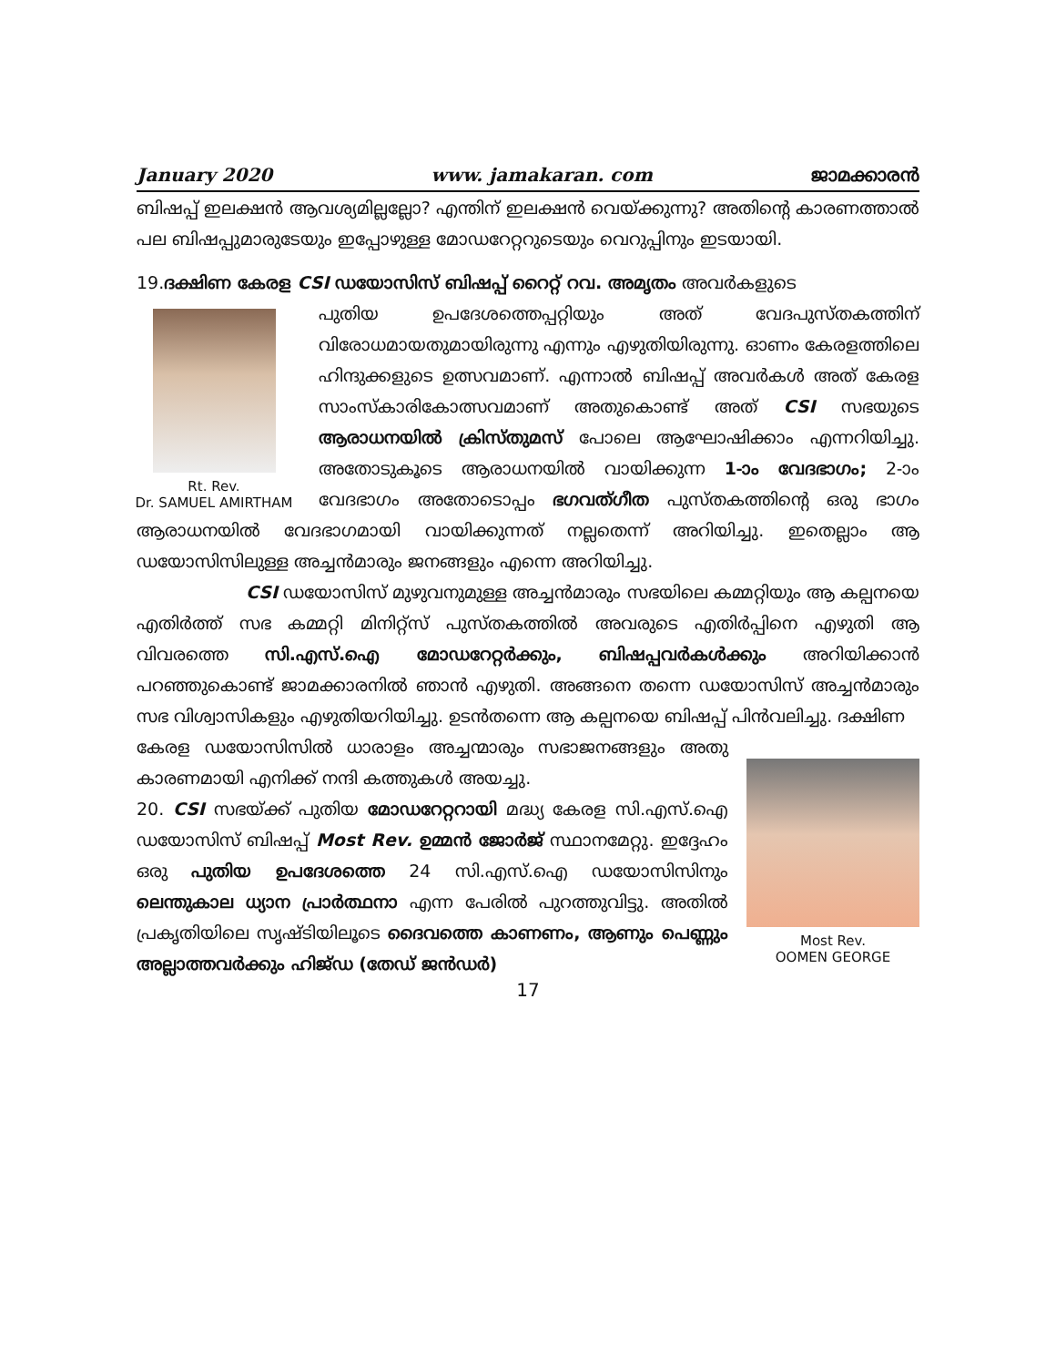January 2020 www. jamakaran. com ജാമക്കാരൻ
ബിഷപ്പ് ഇലക്ഷൻ ആവശ്യമില്ലല്ലോ? എന്തിന് ഇലക്ഷൻ വെയ്ക്കുന്നു? അതിന്റെ കാരണത്താൽ പല ബിഷപ്പുമാരുടേയും ഇപ്പോഴുള്ള മോഡറേറ്ററുടെയും വെറുപ്പിനും ഇടയായി.
19.ദക്ഷിണ കേരള CSI ഡയോസിസ് ബിഷപ്പ് റൈറ്റ് റവ. അമൃതം അവർകളുടെ
Rt. Rev.
Dr. SAMUEL AMIRTHAM
പുതിയ ഉപദേശത്തെപ്പറ്റിയും അത് വേദപുസ്തകത്തിന് വിരോധമായതുമായിരുന്നു എന്നും എഴുതിയിരുന്നു. ഓണം കേരളത്തിലെ ഹിന്ദുക്കളുടെ ഉത്സവമാണ്. എന്നാൽ ബിഷപ്പ് അവർകൾ അത് കേരള സാംസ്കാരികോത്സവമാണ് അതുകൊണ്ട് അത് CSI സഭയുടെ ആരാധനയിൽ ക്രിസ്തുമസ് പോലെ ആഘോഷിക്കാം എന്നറിയിച്ചു. അതോടുകൂടെ ആരാധനയിൽ വായിക്കുന്ന 1-ാം വേദഭാഗം; 2-ാം വേദഭാഗം അതോടൊപ്പം ഭഗവത്ഗീത പുസ്തകത്തിന്റെ ഒരു ഭാഗം ആരാധനയിൽ വേദഭാഗമായി വായിക്കുന്നത് നല്ലതെന്ന് അറിയിച്ചു. ഇതെല്ലാം ആ ഡയോസിസിലുള്ള അച്ചൻമാരും ജനങ്ങളും എന്നെ അറിയിച്ചു.
CSI ഡയോസിസ് മുഴുവനുമുള്ള അച്ചൻമാരും സഭയിലെ കമ്മറ്റിയും ആ കല്പനയെ എതിർത്ത് സഭ കമ്മറ്റി മിനിറ്റ്സ് പുസ്തകത്തിൽ അവരുടെ എതിർപ്പിനെ എഴുതി ആ വിവരത്തെ സി.എസ്.ഐ മോഡറേറ്റർക്കും, ബിഷപ്പവർകൾക്കും അറിയിക്കാൻ പറഞ്ഞുകൊണ്ട് ജാമക്കാരനിൽ ഞാൻ എഴുതി. അങ്ങനെ തന്നെ ഡയോസിസ് അച്ചൻമാരും സഭ വിശ്വാസികളും എഴുതിയറിയിച്ചു. ഉടൻതന്നെ ആ കല്പനയെ ബിഷപ്പ് പിൻവലിച്ചു. ദക്ഷിണ
Most Rev.
OOMEN GEORGE
കേരള ഡയോസിസിൽ ധാരാളം അച്ചന്മാരും സഭാജനങ്ങളും അതു കാരണമായി എനിക്ക് നന്ദി കത്തുകൾ അയച്ചു.
20. CSI സഭയ്ക്ക് പുതിയ മോഡറേറ്ററായി മദ്ധ്യ കേരള സി.എസ്.ഐ ഡയോസിസ് ബിഷപ്പ് Most Rev. ഉമ്മൻ ജോർജ് സ്ഥാനമേറ്റു. ഇദ്ദേഹം ഒരു പുതിയ ഉപദേശത്തെ 24 സി.എസ്.ഐ ഡയോസിസിനും ലെന്തുകാല ധ്യാന പ്രാർത്ഥനാ എന്ന പേരിൽ പുറത്തുവിട്ടു. അതിൽ പ്രകൃതിയിലെ സൃഷ്ടിയിലൂടെ ദൈവത്തെ കാണണം, ആണും പെണ്ണും അല്ലാത്തവർക്കും ഹിജ്ഡ (തേഡ് ജൻഡർ)
17